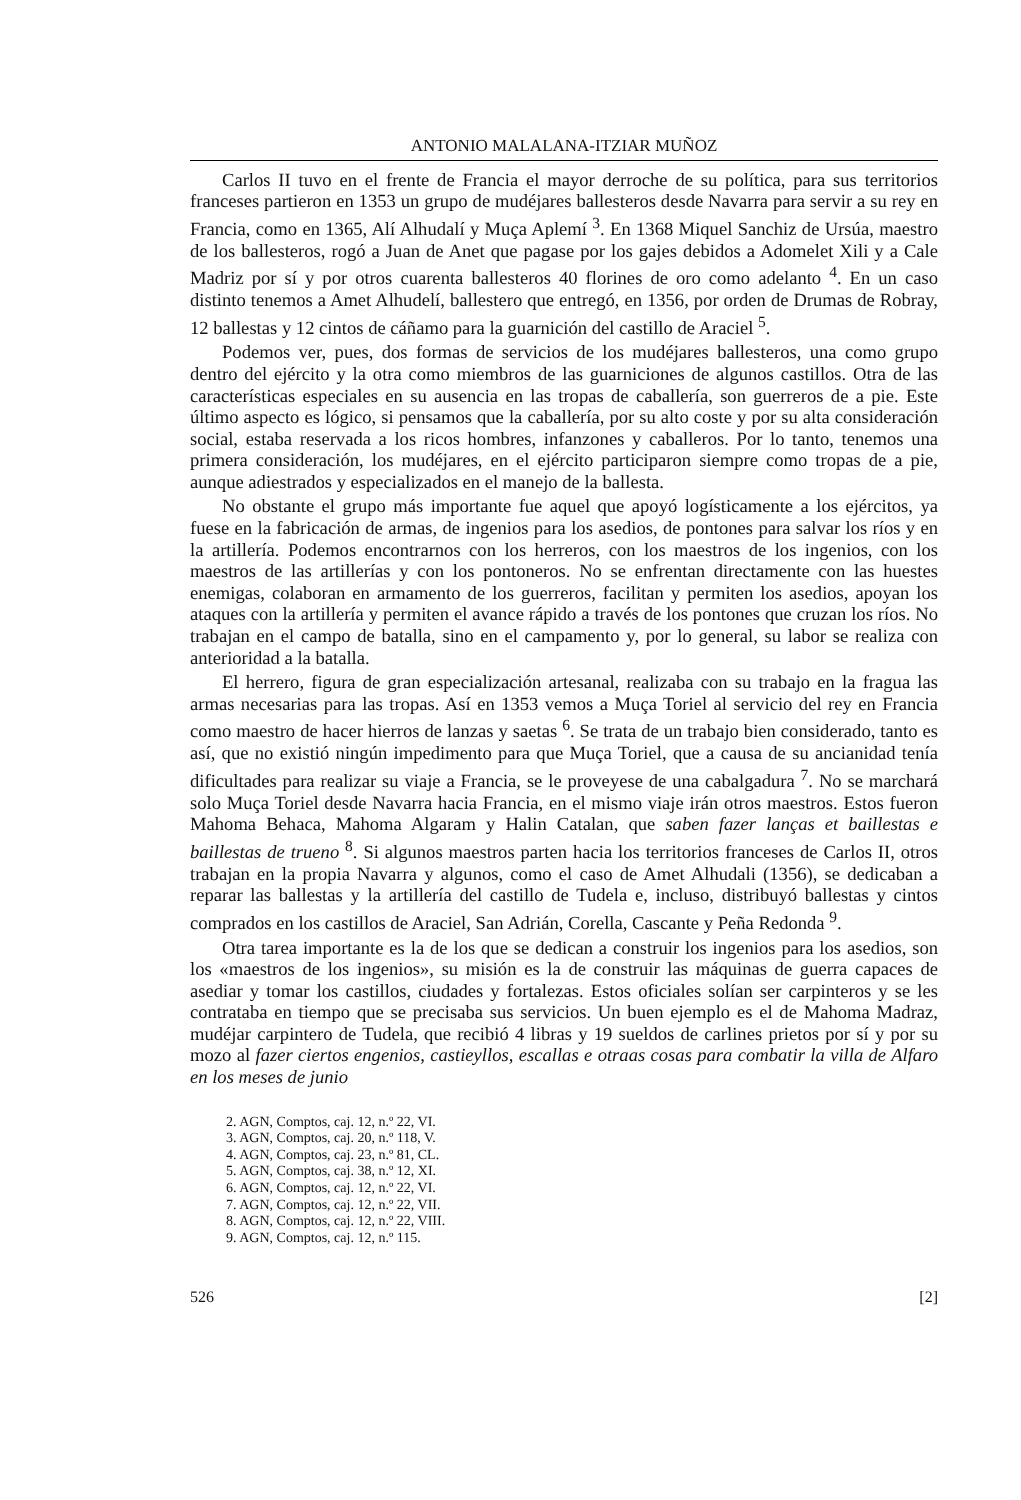ANTONIO MALALANA-ITZIAR MUÑOZ
Carlos II tuvo en el frente de Francia el mayor derroche de su política, para sus territorios franceses partieron en 1353 un grupo de mudéjares ballesteros desde Navarra para servir a su rey en Francia, como en 1365, Alí Alhudalí y Muça Aplemí <sup>3</sup>. En 1368 Miquel Sanchiz de Ursúa, maestro de los ballesteros, rogó a Juan de Anet que pagase por los gajes debidos a Adomelet Xili y a Cale Madriz por sí y por otros cuarenta ballesteros 40 florines de oro como adelanto <sup>4</sup>. En un caso distinto tenemos a Amet Alhudelí, ballestero que entregó, en 1356, por orden de Drumas de Robray, 12 ballestas y 12 cintos de cáñamo para la guarnición del castillo de Araciel <sup>5</sup>.
Podemos ver, pues, dos formas de servicios de los mudéjares ballesteros, una como grupo dentro del ejército y la otra como miembros de las guarniciones de algunos castillos. Otra de las características especiales en su ausencia en las tropas de caballería, son guerreros de a pie. Este último aspecto es lógico, si pensamos que la caballería, por su alto coste y por su alta consideración social, estaba reservada a los ricos hombres, infanzones y caballeros. Por lo tanto, tenemos una primera consideración, los mudéjares, en el ejército participaron siempre como tropas de a pie, aunque adiestrados y especializados en el manejo de la ballesta.
No obstante el grupo más importante fue aquel que apoyó logísticamente a los ejércitos, ya fuese en la fabricación de armas, de ingenios para los asedios, de pontones para salvar los ríos y en la artillería. Podemos encontrarnos con los herreros, con los maestros de los ingenios, con los maestros de las artillerías y con los pontoneros. No se enfrentan directamente con las huestes enemigas, colaboran en armamento de los guerreros, facilitan y permiten los asedios, apoyan los ataques con la artillería y permiten el avance rápido a través de los pontones que cruzan los ríos. No trabajan en el campo de batalla, sino en el campamento y, por lo general, su labor se realiza con anterioridad a la batalla.
El herrero, figura de gran especialización artesanal, realizaba con su trabajo en la fragua las armas necesarias para las tropas. Así en 1353 vemos a Muça Toriel al servicio del rey en Francia como maestro de hacer hierros de lanzas y saetas <sup>6</sup>. Se trata de un trabajo bien considerado, tanto es así, que no existió ningún impedimento para que Muça Toriel, que a causa de su ancianidad tenía dificultades para realizar su viaje a Francia, se le proveyese de una cabalgadura <sup>7</sup>. No se marchará solo Muça Toriel desde Navarra hacia Francia, en el mismo viaje irán otros maestros. Estos fueron Mahoma Behaca, Mahoma Algaram y Halin Catalan, que saben fazer lanças et baillestas e baillestas de trueno <sup>8</sup>. Si algunos maestros parten hacia los territorios franceses de Carlos II, otros trabajan en la propia Navarra y algunos, como el caso de Amet Alhudali (1356), se dedicaban a reparar las ballestas y la artillería del castillo de Tudela e, incluso, distribuyó ballestas y cintos comprados en los castillos de Araciel, San Adrián, Corella, Cascante y Peña Redonda <sup>9</sup>.
Otra tarea importante es la de los que se dedican a construir los ingenios para los asedios, son los «maestros de los ingenios», su misión es la de construir las máquinas de guerra capaces de asediar y tomar los castillos, ciudades y fortalezas. Estos oficiales solían ser carpinteros y se les contrataba en tiempo que se precisaba sus servicios. Un buen ejemplo es el de Mahoma Madraz, mudéjar carpintero de Tudela, que recibió 4 libras y 19 sueldos de carlines prietos por sí y por su mozo al fazer ciertos engenios, castieyllos, escallas e otraas cosas para combatir la villa de Alfaro en los meses de junio
2. AGN, Comptos, caj. 12, n.º 22, VI.
3. AGN, Comptos, caj. 20, n.º 118, V.
4. AGN, Comptos, caj. 23, n.º 81, CL.
5. AGN, Comptos, caj. 38, n.º 12, XI.
6. AGN, Comptos, caj. 12, n.º 22, VI.
7. AGN, Comptos, caj. 12, n.º 22, VII.
8. AGN, Comptos, caj. 12, n.º 22, VIII.
9. AGN, Comptos, caj. 12, n.º 115.
526 [2]